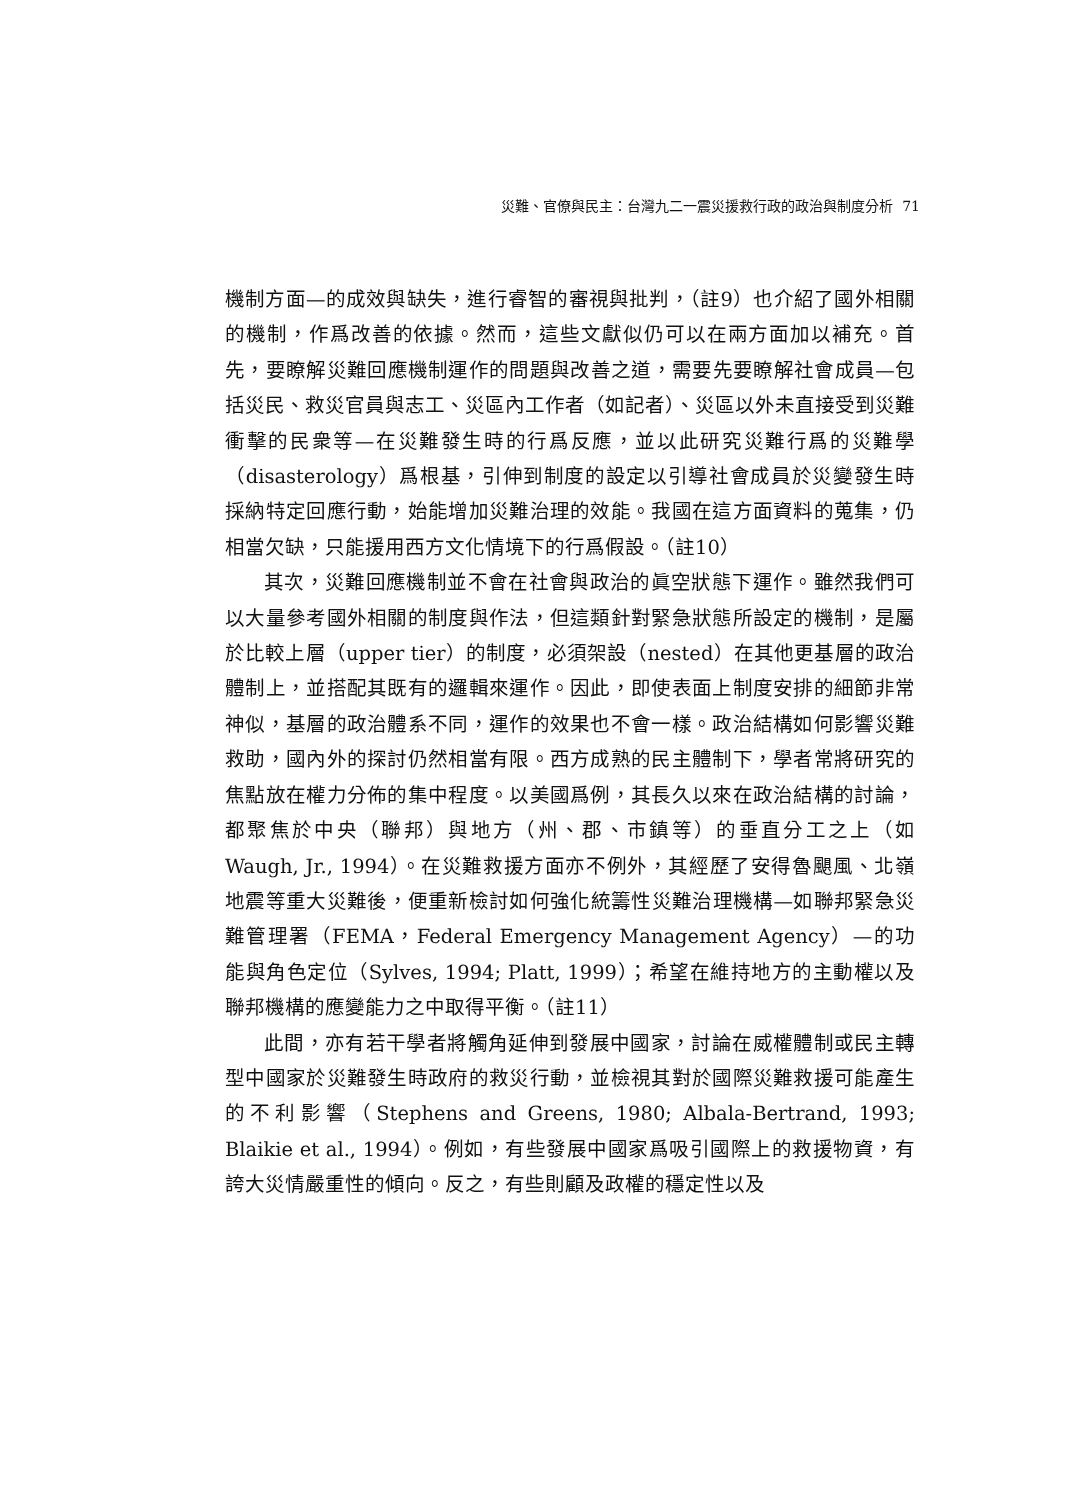災難、官僚與民主：台灣九二一震災援救行政的政治與制度分析 71
機制方面—的成效與缺失，進行睿智的審視與批判，（註9）也介紹了國外相關的機制，作爲改善的依據。然而，這些文獻似仍可以在兩方面加以補充。首先，要瞭解災難回應機制運作的問題與改善之道，需要先要瞭解社會成員—包括災民、救災官員與志工、災區內工作者（如記者）、災區以外未直接受到災難衝擊的民衆等—在災難發生時的行爲反應，並以此研究災難行爲的災難學（disasterology）爲根基，引伸到制度的設定以引導社會成員於災變發生時採納特定回應行動，始能增加災難治理的效能。我國在這方面資料的蒐集，仍相當欠缺，只能援用西方文化情境下的行爲假設。（註10）
其次，災難回應機制並不會在社會與政治的眞空狀態下運作。雖然我們可以大量參考國外相關的制度與作法，但這類針對緊急狀態所設定的機制，是屬於比較上層（upper tier）的制度，必須架設（nested）在其他更基層的政治體制上，並搭配其既有的邏輯來運作。因此，即使表面上制度安排的細節非常神似，基層的政治體系不同，運作的效果也不會一樣。政治結構如何影響災難救助，國內外的探討仍然相當有限。西方成熟的民主體制下，學者常將研究的焦點放在權力分佈的集中程度。以美國爲例，其長久以來在政治結構的討論，都聚焦於中央（聯邦）與地方（州、郡、市鎮等）的垂直分工之上（如Waugh, Jr., 1994）。在災難救援方面亦不例外，其經歷了安得魯颶風、北嶺地震等重大災難後，便重新檢討如何強化統籌性災難治理機構—如聯邦緊急災難管理署（FEMA，Federal Emergency Management Agency）—的功能與角色定位（Sylves, 1994; Platt, 1999）；希望在維持地方的主動權以及聯邦機構的應變能力之中取得平衡。（註11）
此間，亦有若干學者將觸角延伸到發展中國家，討論在威權體制或民主轉型中國家於災難發生時政府的救災行動，並檢視其對於國際災難救援可能產生的不利影響（Stephens and Greens, 1980; Albala-Bertrand, 1993; Blaikie et al., 1994）。例如，有些發展中國家爲吸引國際上的救援物資，有誇大災情嚴重性的傾向。反之，有些則顧及政權的穩定性以及